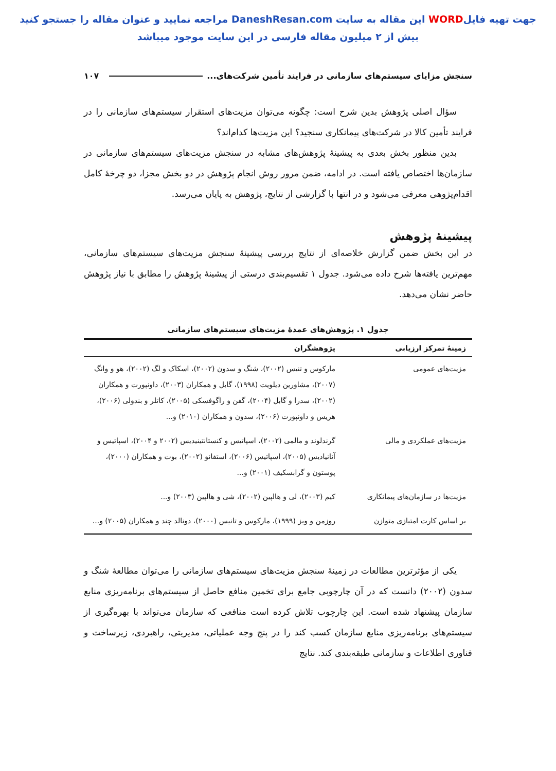جهت تهیه فایلWORD این مقاله به سایت DaneshResan.com مراجعه نمایید و عنوان مقاله را جستجو کنید
بیش از ۲ میلیون مقاله فارسی در این سایت موجود میباشد
سنجش مزایای سیستم‌های سازمانی در فرایند تأمین شرکت‌های... ۱۰۷
سؤال اصلی پژوهش بدین شرح است: چگونه می‌توان مزیت‌های استقرار سیستم‌های سازمانی را در فرایند تأمین کالا در شرکت‌های پیمانکاری سنجید؟ این مزیت‌ها کدام‌اند؟
بدین منظور بخش بعدی به پیشینهٔ پژوهش‌های مشابه در سنجش مزیت‌های سیستم‌های سازمانی در سازمان‌ها اختصاص یافته است. در ادامه، ضمن مرور روش انجام پژوهش در دو بخش مجزا، دو چرخهٔ کامل اقدام‌پژوهی معرفی می‌شود و در انتها با گزارشی از نتایج، پژوهش به پایان می‌رسد.
پیشینهٔ پژوهش
در این بخش ضمن گزارش خلاصه‌ای از نتایج بررسی پیشینهٔ سنجش مزیت‌های سیستم‌های سازمانی، مهم‌ترین یافته‌ها شرح داده می‌شود. جدول ۱ تقسیم‌بندی درستی از پیشینهٔ پژوهش را مطابق با نیاز پژوهش حاضر نشان می‌دهد.
جدول ۱. پژوهش‌های عمدهٔ مزیت‌های سیستم‌های سازمانی
| زمینهٔ تمرکز ارزیابی | پژوهشگران |
| --- | --- |
| مزیت‌های عمومی | مارکوس و تنیس (۲۰۰۲)، شنگ و سدون (۲۰۰۲)، اسکاک و لگ (۲۰۰۲)، هو و وانگ (۲۰۰۷)، مشاورین دیلویت (۱۹۹۸)، گابل و همکاران (۲۰۰۳)، داونپورت و همکاران (۲۰۰۲)، سدرا و گابل (۲۰۰۴)، گفن و راگوفسکی (۲۰۰۵)، کاتلر و بندولی (۲۰۰۶)، هریس و داونپورت (۲۰۰۶)، سدون و همکاران (۲۰۱۰) و... |
| مزیت‌های عملکردی و مالی | گرندلوند و مالمی (۲۰۰۲)، اسپاتیس و کنستانتینیدیس (۲۰۰۲ و ۲۰۰۴)، اسپاتیس و آنانیادیس (۲۰۰۵)، اسپاتیس (۲۰۰۶)، استفانو (۲۰۰۲)، بوت و همکاران (۲۰۰۰)، پوستون و گرابسکیف (۲۰۰۱) و... |
| مزیت‌ها در سازمان‌های پیمانکاری | کیم (۲۰۰۳)، لی و هالپین (۲۰۰۲)، شی و هالپین (۲۰۰۳) و... |
| بر اساس کارت امتیازی متوازن | روزمن و ویز (۱۹۹۹)، مارکوس و تانیس (۲۰۰۰)، دونالد چند و همکاران (۲۰۰۵) و... |
یکی از مؤثرترین مطالعات در زمینهٔ سنجش مزیت‌های سیستم‌های سازمانی را می‌توان مطالعهٔ شنگ و سدون (۲۰۰۲) دانست که در آن چارچوبی جامع برای تخمین منافع حاصل از سیستم‌های برنامه‌ریزی منابع سازمان پیشنهاد شده است. این چارچوب تلاش کرده است منافعی که سازمان می‌تواند با بهره‌گیری از سیستم‌های برنامه‌ریزی منابع سازمان کسب کند را در پنج وجه عملیاتی، مدیریتی، راهبردی، زیرساخت و فناوری اطلاعات و سازمانی طبقه‌بندی کند. نتایج